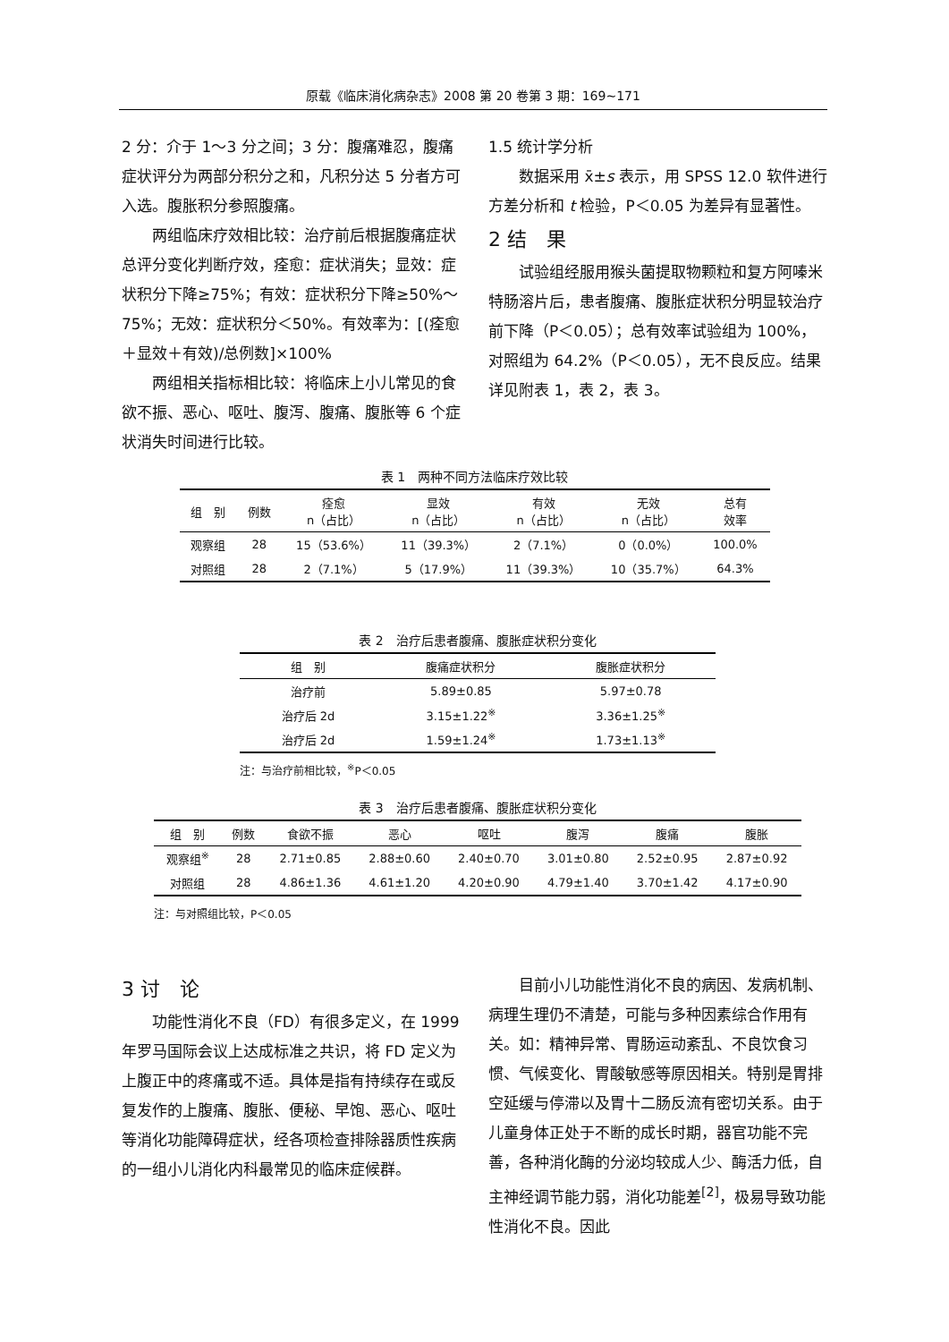原载《临床消化病杂志》2008 第 20 卷第 3 期：169~171
2 分：介于 1～3 分之间；3 分：腹痛难忍，腹痛症状评分为两部分积分之和，凡积分达 5 分者方可入选。腹胀积分参照腹痛。
两组临床疗效相比较：治疗前后根据腹痛症状总评分变化判断疗效，痊愈：症状消失；显效：症状积分下降≥75%；有效：症状积分下降≥50%～75%；无效：症状积分＜50%。有效率为：[(痊愈＋显效＋有效)/总例数]×100%
两组相关指标相比较：将临床上小儿常见的食欲不振、恶心、呕吐、腹泻、腹痛、腹胀等 6 个症状消失时间进行比较。
1.5 统计学分析
数据采用 x̄±s 表示，用 SPSS 12.0 软件进行方差分析和 t 检验，P＜0.05 为差异有显著性。
2 结　果
试验组经服用猴头菌提取物颗粒和复方阿嗪米特肠溶片后，患者腹痛、腹胀症状积分明显较治疗前下降（P＜0.05）；总有效率试验组为 100%，对照组为 64.2%（P＜0.05），无不良反应。结果详见附表 1，表 2，表 3。
表 1　两种不同方法临床疗效比较
| 组 别 | 例数 | 痊愈 n（占比） | 显效 n（占比） | 有效 n（占比） | 无效 n（占比） | 总有 效率 |
| --- | --- | --- | --- | --- | --- | --- |
| 观察组 | 28 | 15（53.6%） | 11（39.3%） | 2（7.1%） | 0（0.0%） | 100.0% |
| 对照组 | 28 | 2（7.1%） | 5（17.9%） | 11（39.3%） | 10（35.7%） | 64.3% |
表 2　治疗后患者腹痛、腹胀症状积分变化
| 组 别 | 腹痛症状积分 | 腹胀症状积分 |
| --- | --- | --- |
| 治疗前 | 5.89±0.85 | 5.97±0.78 |
| 治疗后 2d | 3.15±1.22<sup>※</sup> | 3.36±1.25<sup>※</sup> |
| 治疗后 2d | 1.59±1.24<sup>※</sup> | 1.73±1.13<sup>※</sup> |
注：与治疗前相比较，<sup>※</sup>P＜0.05
表 3　治疗后患者腹痛、腹胀症状积分变化
| 组 别 | 例数 | 食欲不振 | 恶心 | 呕吐 | 腹泻 | 腹痛 | 腹胀 |
| --- | --- | --- | --- | --- | --- | --- | --- |
| 观察组<sup>※</sup> | 28 | 2.71±0.85 | 2.88±0.60 | 2.40±0.70 | 3.01±0.80 | 2.52±0.95 | 2.87±0.92 |
| 对照组 | 28 | 4.86±1.36 | 4.61±1.20 | 4.20±0.90 | 4.79±1.40 | 3.70±1.42 | 4.17±0.90 |
注：与对照组比较，P＜0.05
3 讨　论
功能性消化不良（FD）有很多定义，在 1999 年罗马国际会议上达成标准之共识，将 FD 定义为上腹正中的疼痛或不适。具体是指有持续存在或反复发作的上腹痛、腹胀、便秘、早饱、恶心、呕吐等消化功能障碍症状，经各项检查排除器质性疾病的一组小儿消化内科最常见的临床症候群。
目前小儿功能性消化不良的病因、发病机制、病理生理仍不清楚，可能与多种因素综合作用有关。如：精神异常、胃肠运动紊乱、不良饮食习惯、气候变化、胃酸敏感等原因相关。特别是胃排空延缓与停滞以及胃十二肠反流有密切关系。由于儿童身体正处于不断的成长时期，器官功能不完善，各种消化酶的分泌均较成人少、酶活力低，自主神经调节能力弱，消化功能差<sup>[2]</sup>，极易导致功能性消化不良。因此